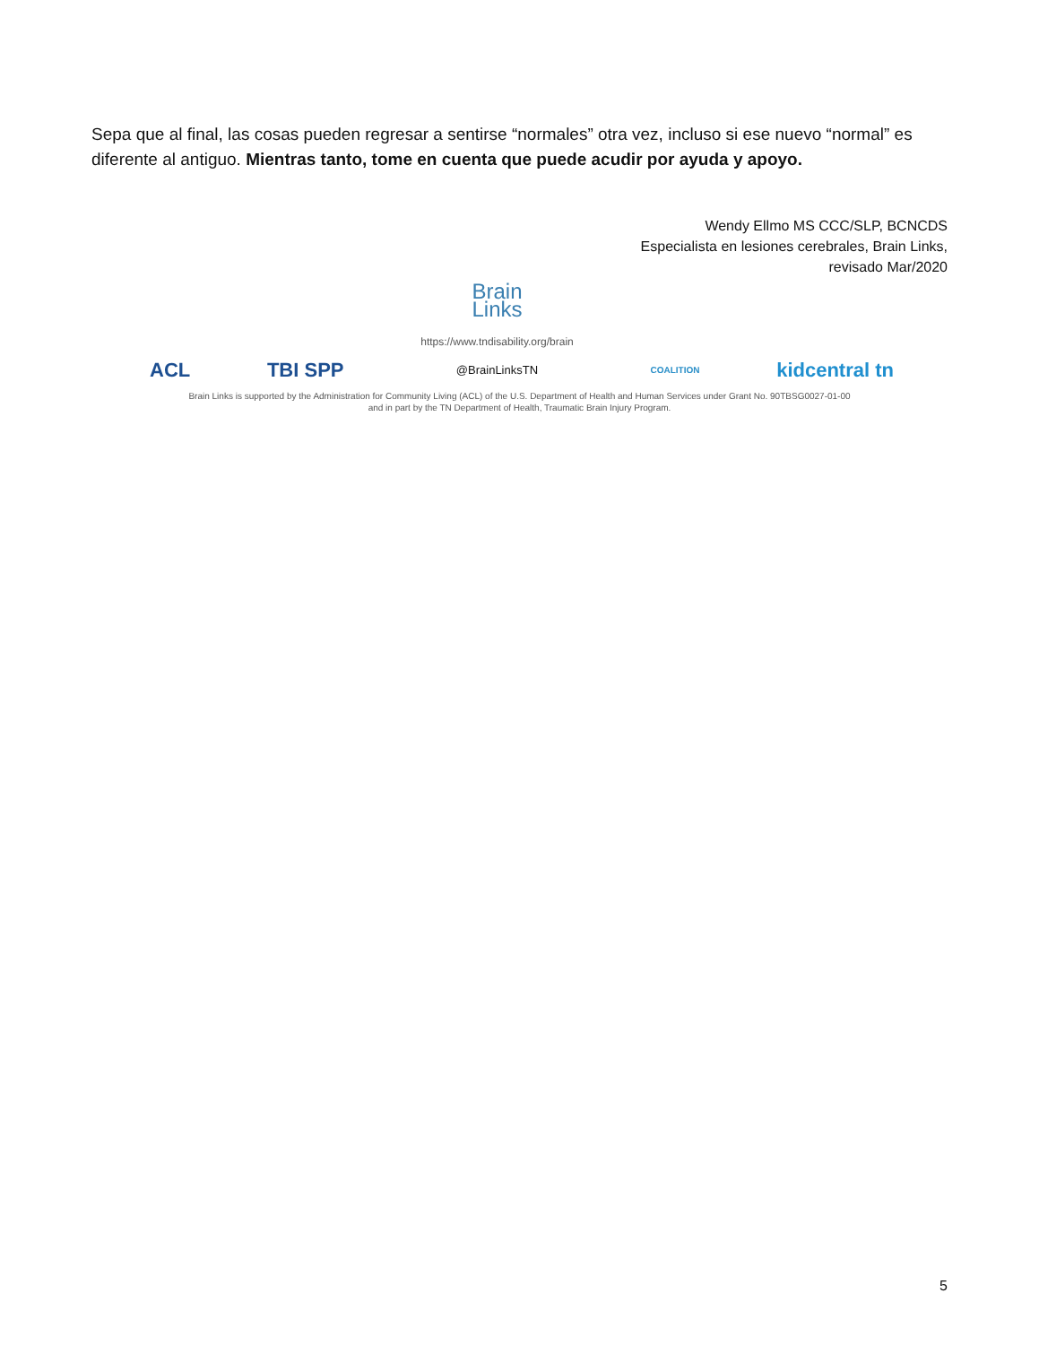Sepa que al final, las cosas pueden regresar a sentirse “normales” otra vez, incluso si ese nuevo “normal” es diferente al antiguo. Mientras tanto, tome en cuenta que puede acudir por ayuda y apoyo.
Wendy Ellmo MS CCC/SLP, BCNCDS
Especialista en lesiones cerebrales, Brain Links,
revisado Mar/2020
ACL TBI SPP
Brain
Links
https://www.tndisability.org/brain
@BrainLinksTN
COALITION kidcentral tn
Brain Links is supported by the Administration for Community Living (ACL) of the U.S. Department of Health and Human Services under Grant No. 90TBSG0027-01-00
and in part by the TN Department of Health, Traumatic Brain Injury Program.
5